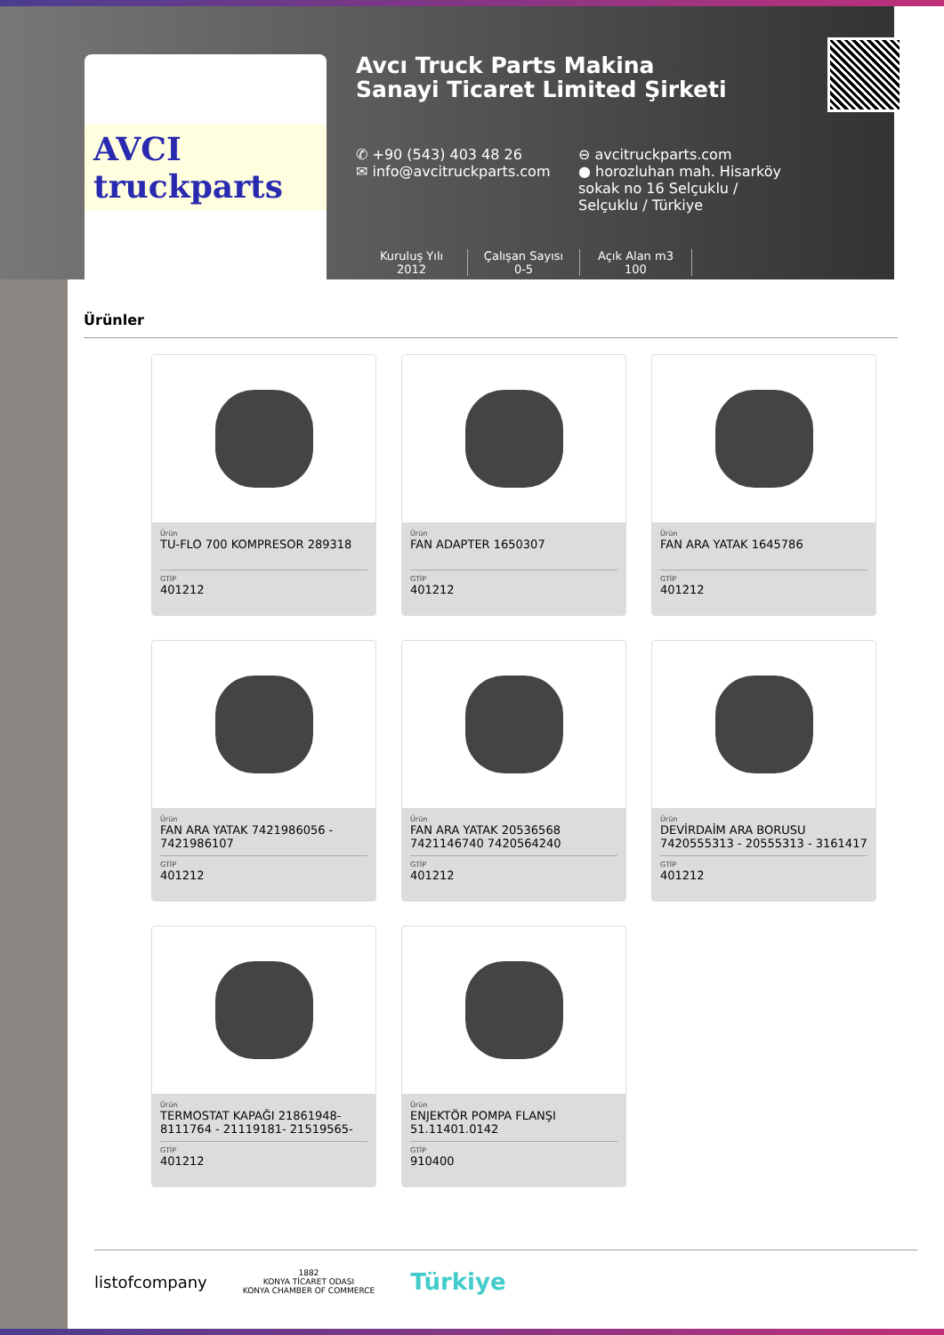AVCI truckparts
Avcı Truck Parts Makina Sanayi Ticaret Limited Şirketi
✆ +90 (543) 403 48 26
✉ info@avcitruckparts.com
⊖ avcitruckparts.com
● horozluhan mah. Hisarköy sokak no 16 Selçuklu / Selçuklu / Türkiye
Kuruluş Yılı
2012
Çalışan Sayısı
0-5
Açık Alan m3
100
Ürünler
Ürün
TU-FLO 700 KOMPRESOR 289318
GTİP
401212
Ürün
FAN ADAPTER 1650307
GTİP
401212
Ürün
FAN ARA YATAK 1645786
GTİP
401212
Ürün
FAN ARA YATAK 7421986056 - 7421986107
GTİP
401212
Ürün
FAN ARA YATAK 20536568 7421146740 7420564240
GTİP
401212
Ürün
DEVİRDAİM ARA BORUSU 7420555313 - 20555313 - 3161417
GTİP
401212
Ürün
TERMOSTAT KAPAĞI 21861948-8111764 - 21119181- 21519565-
GTİP
401212
Ürün
ENJEKTÖR POMPA FLANŞI 51.11401.0142
GTİP
910400
listofcompany
1882
KONYA TİCARET ODASI
KONYA CHAMBER OF COMMERCE
Türkiye